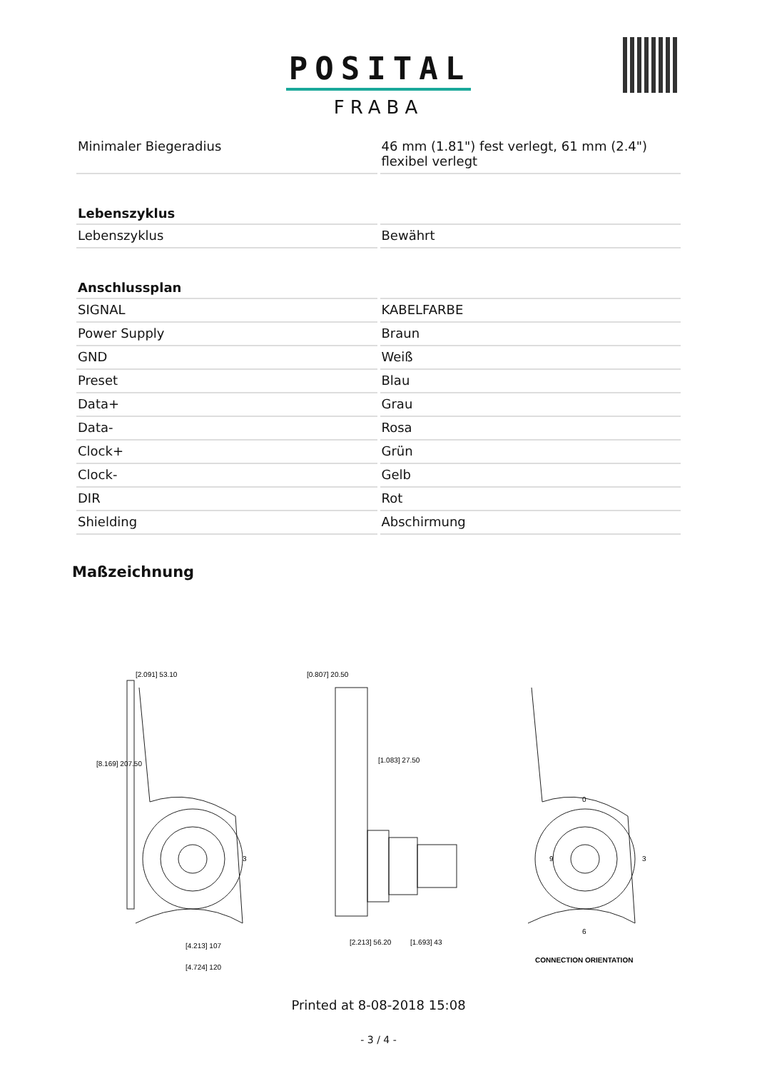POSITAL
FRABA
| Minimaler Biegeradius | 46 mm (1.81") fest verlegt, 61 mm (2.4") flexibel verlegt |
| Lebenszyklus | |
| Lebenszyklus | Bewährt |
| Anschlussplan | |
| SIGNAL | KABELFARBE |
| Power Supply | Braun |
| GND | Weiß |
| Preset | Blau |
| Data+ | Grau |
| Data- | Rosa |
| Clock+ | Grün |
| Clock- | Gelb |
| DIR | Rot |
| Shielding | Abschirmung |
Maßzeichnung
[2.091] 53.10
[8.169] 207.50
[4.213] 107
[4.724] 120
3
[0.807] 20.50
[1.083] 27.50
[2.213] 56.20
[1.693] 43
0
9
3
6
CONNECTION ORIENTATION
Printed at 8-08-2018 15:08
- 3 / 4 -